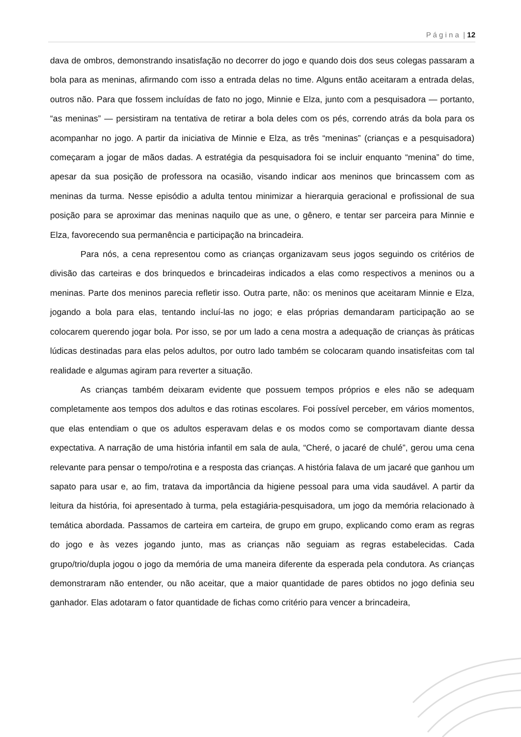P á g i n a | 12
dava de ombros, demonstrando insatisfação no decorrer do jogo e quando dois dos seus colegas passaram a bola para as meninas, afirmando com isso a entrada delas no time. Alguns então aceitaram a entrada delas, outros não. Para que fossem incluídas de fato no jogo, Minnie e Elza, junto com a pesquisadora — portanto, “as meninas” — persistiram na tentativa de retirar a bola deles com os pés, correndo atrás da bola para os acompanhar no jogo. A partir da iniciativa de Minnie e Elza, as três “meninas” (crianças e a pesquisadora) começaram a jogar de mãos dadas. A estratégia da pesquisadora foi se incluir enquanto “menina” do time, apesar da sua posição de professora na ocasião, visando indicar aos meninos que brincassem com as meninas da turma. Nesse episódio a adulta tentou minimizar a hierarquia geracional e profissional de sua posição para se aproximar das meninas naquilo que as une, o gênero, e tentar ser parceira para Minnie e Elza, favorecendo sua permanência e participação na brincadeira.
Para nós, a cena representou como as crianças organizavam seus jogos seguindo os critérios de divisão das carteiras e dos brinquedos e brincadeiras indicados a elas como respectivos a meninos ou a meninas. Parte dos meninos parecia refletir isso. Outra parte, não: os meninos que aceitaram Minnie e Elza, jogando a bola para elas, tentando incluí-las no jogo; e elas próprias demandaram participação ao se colocarem querendo jogar bola. Por isso, se por um lado a cena mostra a adequação de crianças às práticas lúdicas destinadas para elas pelos adultos, por outro lado também se colocaram quando insatisfeitas com tal realidade e algumas agiram para reverter a situação.
As crianças também deixaram evidente que possuem tempos próprios e eles não se adequam completamente aos tempos dos adultos e das rotinas escolares. Foi possível perceber, em vários momentos, que elas entendiam o que os adultos esperavam delas e os modos como se comportavam diante dessa expectativa. A narração de uma história infantil em sala de aula, “Cheré, o jacaré de chulé”, gerou uma cena relevante para pensar o tempo/rotina e a resposta das crianças. A história falava de um jacaré que ganhou um sapato para usar e, ao fim, tratava da importância da higiene pessoal para uma vida saudável. A partir da leitura da história, foi apresentado à turma, pela estagiária-pesquisadora, um jogo da memória relacionado à temática abordada. Passamos de carteira em carteira, de grupo em grupo, explicando como eram as regras do jogo e às vezes jogando junto, mas as crianças não seguiam as regras estabelecidas. Cada grupo/trio/dupla jogou o jogo da memória de uma maneira diferente da esperada pela condutora. As crianças demonstraram não entender, ou não aceitar, que a maior quantidade de pares obtidos no jogo definia seu ganhador. Elas adotaram o fator quantidade de fichas como critério para vencer a brincadeira,